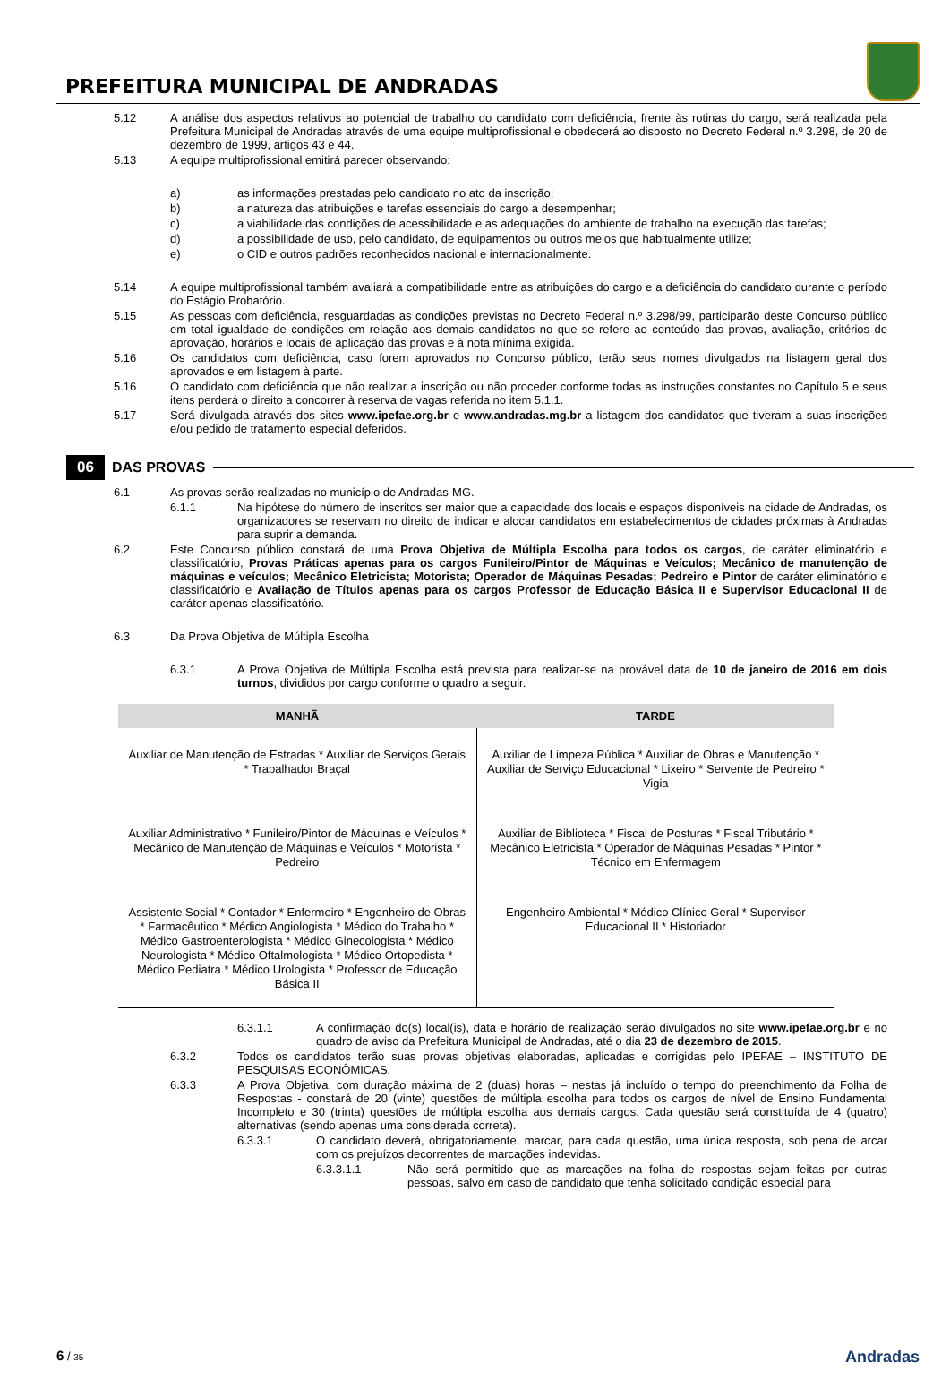PREFEITURA MUNICIPAL DE ANDRADAS
5.12 A análise dos aspectos relativos ao potencial de trabalho do candidato com deficiência, frente às rotinas do cargo, será realizada pela Prefeitura Municipal de Andradas através de uma equipe multiprofissional e obedecerá ao disposto no Decreto Federal n.º 3.298, de 20 de dezembro de 1999, artigos 43 e 44.
5.13 A equipe multiprofissional emitirá parecer observando:
a) as informações prestadas pelo candidato no ato da inscrição;
b) a natureza das atribuições e tarefas essenciais do cargo a desempenhar;
c) a viabilidade das condições de acessibilidade e as adequações do ambiente de trabalho na execução das tarefas;
d) a possibilidade de uso, pelo candidato, de equipamentos ou outros meios que habitualmente utilize;
e) o CID e outros padrões reconhecidos nacional e internacionalmente.
5.14 A equipe multiprofissional também avaliará a compatibilidade entre as atribuições do cargo e a deficiência do candidato durante o período do Estágio Probatório.
5.15 As pessoas com deficiência, resguardadas as condições previstas no Decreto Federal n.º 3.298/99, participarão deste Concurso público em total igualdade de condições em relação aos demais candidatos no que se refere ao conteúdo das provas, avaliação, critérios de aprovação, horários e locais de aplicação das provas e à nota mínima exigida.
5.16 Os candidatos com deficiência, caso forem aprovados no Concurso público, terão seus nomes divulgados na listagem geral dos aprovados e em listagem à parte.
5.16 O candidato com deficiência que não realizar a inscrição ou não proceder conforme todas as instruções constantes no Capítulo 5 e seus itens perderá o direito a concorrer à reserva de vagas referida no item 5.1.1.
5.17 Será divulgada através dos sites www.ipefae.org.br e www.andradas.mg.br a listagem dos candidatos que tiveram a suas inscrições e/ou pedido de tratamento especial deferidos.
06 DAS PROVAS
6.1 As provas serão realizadas no município de Andradas-MG.
6.1.1 Na hipótese do número de inscritos ser maior que a capacidade dos locais e espaços disponíveis na cidade de Andradas, os organizadores se reservam no direito de indicar e alocar candidatos em estabelecimentos de cidades próximas à Andradas para suprir a demanda.
6.2 Este Concurso público constará de uma Prova Objetiva de Múltipla Escolha para todos os cargos, de caráter eliminatório e classificatório, Provas Práticas apenas para os cargos Funileiro/Pintor de Máquinas e Veículos; Mecânico de manutenção de máquinas e veículos; Mecânico Eletricista; Motorista; Operador de Máquinas Pesadas; Pedreiro e Pintor de caráter eliminatório e classificatório e Avaliação de Títulos apenas para os cargos Professor de Educação Básica II e Supervisor Educacional II de caráter apenas classificatório.
6.3 Da Prova Objetiva de Múltipla Escolha
6.3.1 A Prova Objetiva de Múltipla Escolha está prevista para realizar-se na provável data de 10 de janeiro de 2016 em dois turnos, divididos por cargo conforme o quadro a seguir.
| MANHÃ | TARDE |
| --- | --- |
| Auxiliar de Manutenção de Estradas * Auxiliar de Serviços Gerais * Trabalhador Braçal | Auxiliar de Limpeza Pública * Auxiliar de Obras e Manutenção * Auxiliar de Serviço Educacional * Lixeiro * Servente de Pedreiro * Vigia |
| Auxiliar Administrativo * Funileiro/Pintor de Máquinas e Veículos * Mecânico de Manutenção de Máquinas e Veículos * Motorista * Pedreiro | Auxiliar de Biblioteca * Fiscal de Posturas * Fiscal Tributário * Mecânico Eletricista * Operador de Máquinas Pesadas * Pintor * Técnico em Enfermagem |
| Assistente Social * Contador * Enfermeiro * Engenheiro de Obras * Farmacêutico * Médico Angiologista * Médico do Trabalho * Médico Gastroenterologista * Médico Ginecologista * Médico Neurologista * Médico Oftalmologista * Médico Ortopedista * Médico Pediatra * Médico Urologista * Professor de Educação Básica II | Engenheiro Ambiental * Médico Clínico Geral * Supervisor Educacional II * Historiador |
6.3.1.1 A confirmação do(s) local(is), data e horário de realização serão divulgados no site www.ipefae.org.br e no quadro de aviso da Prefeitura Municipal de Andradas, até o dia 23 de dezembro de 2015.
6.3.2 Todos os candidatos terão suas provas objetivas elaboradas, aplicadas e corrigidas pelo IPEFAE – INSTITUTO DE PESQUISAS ECONÔMICAS.
6.3.3 A Prova Objetiva, com duração máxima de 2 (duas) horas – nestas já incluído o tempo do preenchimento da Folha de Respostas - constará de 20 (vinte) questões de múltipla escolha para todos os cargos de nível de Ensino Fundamental Incompleto e 30 (trinta) questões de múltipla escolha aos demais cargos. Cada questão será constituída de 4 (quatro) alternativas (sendo apenas uma considerada correta).
6.3.3.1 O candidato deverá, obrigatoriamente, marcar, para cada questão, uma única resposta, sob pena de arcar com os prejuízos decorrentes de marcações indevidas.
6.3.3.1.1 Não será permitido que as marcações na folha de respostas sejam feitas por outras pessoas, salvo em caso de candidato que tenha solicitado condição especial para
6 / 35 Andradas